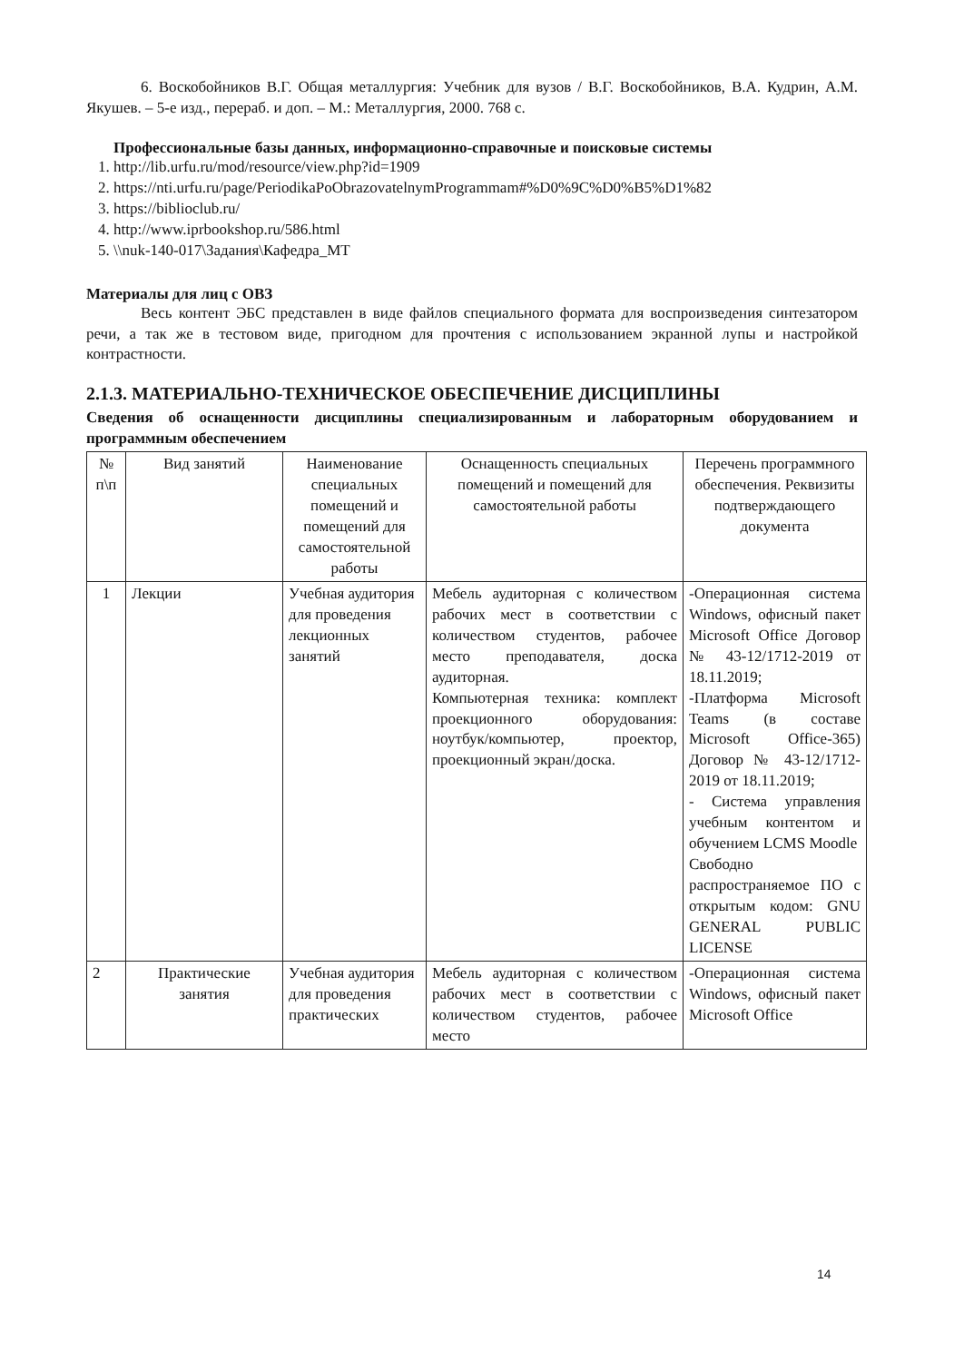6. Воскобойников В.Г. Общая металлургия: Учебник для вузов / В.Г. Воскобойников, В.А. Кудрин, А.М. Якушев. – 5-е изд., перераб. и доп. – М.: Металлургия, 2000. 768 с.
Профессиональные базы данных, информационно-справочные и поисковые системы
1. http://lib.urfu.ru/mod/resource/view.php?id=1909
2. https://nti.urfu.ru/page/PeriodikaPoObrazovatelnymProgrammam#%D0%9C%D0%B5%D1%82
3. https://biblioclub.ru/
4. http://www.iprbookshop.ru/586.html
5. \\nuk-140-017\Задания\Кафедра_МТ
Материалы для лиц с ОВЗ
Весь контент ЭБС представлен в виде файлов специального формата для воспроизведения синтезатором речи, а так же в тестовом виде, пригодном для прочтения с использованием экранной лупы и настройкой контрастности.
2.1.3. МАТЕРИАЛЬНО-ТЕХНИЧЕСКОЕ ОБЕСПЕЧЕНИЕ ДИСЦИПЛИНЫ
Сведения об оснащенности дисциплины специализированным и лабораторным оборудованием и программным обеспечением
| № п\п | Вид занятий | Наименование специальных помещений и помещений для самостоятельной работы | Оснащенность специальных помещений и помещений для самостоятельной работы | Перечень программного обеспечения. Реквизиты подтверждающего документа |
| --- | --- | --- | --- | --- |
| 1 | Лекции | Учебная аудитория для проведения лекционных занятий | Мебель аудиторная с количеством рабочих мест в соответствии с количеством студентов, рабочее место преподавателя, доска аудиторная. Компьютерная техника: комплект проекционного оборудования: ноутбук/компьютер, проектор, проекционный экран/доска. | -Операционная система Windows, офисный пакет Microsoft Office Договор № 43-12/1712-2019 от 18.11.2019; -Платформа Microsoft Teams (в составе Microsoft Office-365) Договор № 43-12/1712-2019 от 18.11.2019; - Система управления учебным контентом и обучением LCMS Moodle Свободно распространяемое ПО с открытым кодом: GNU GENERAL PUBLIC LICENSE |
| 2 | Практические занятия | Учебная аудитория для проведения практических | Мебель аудиторная с количеством рабочих мест в соответствии с количеством студентов, рабочее место | -Операционная система Windows, офисный пакет Microsoft Office |
14